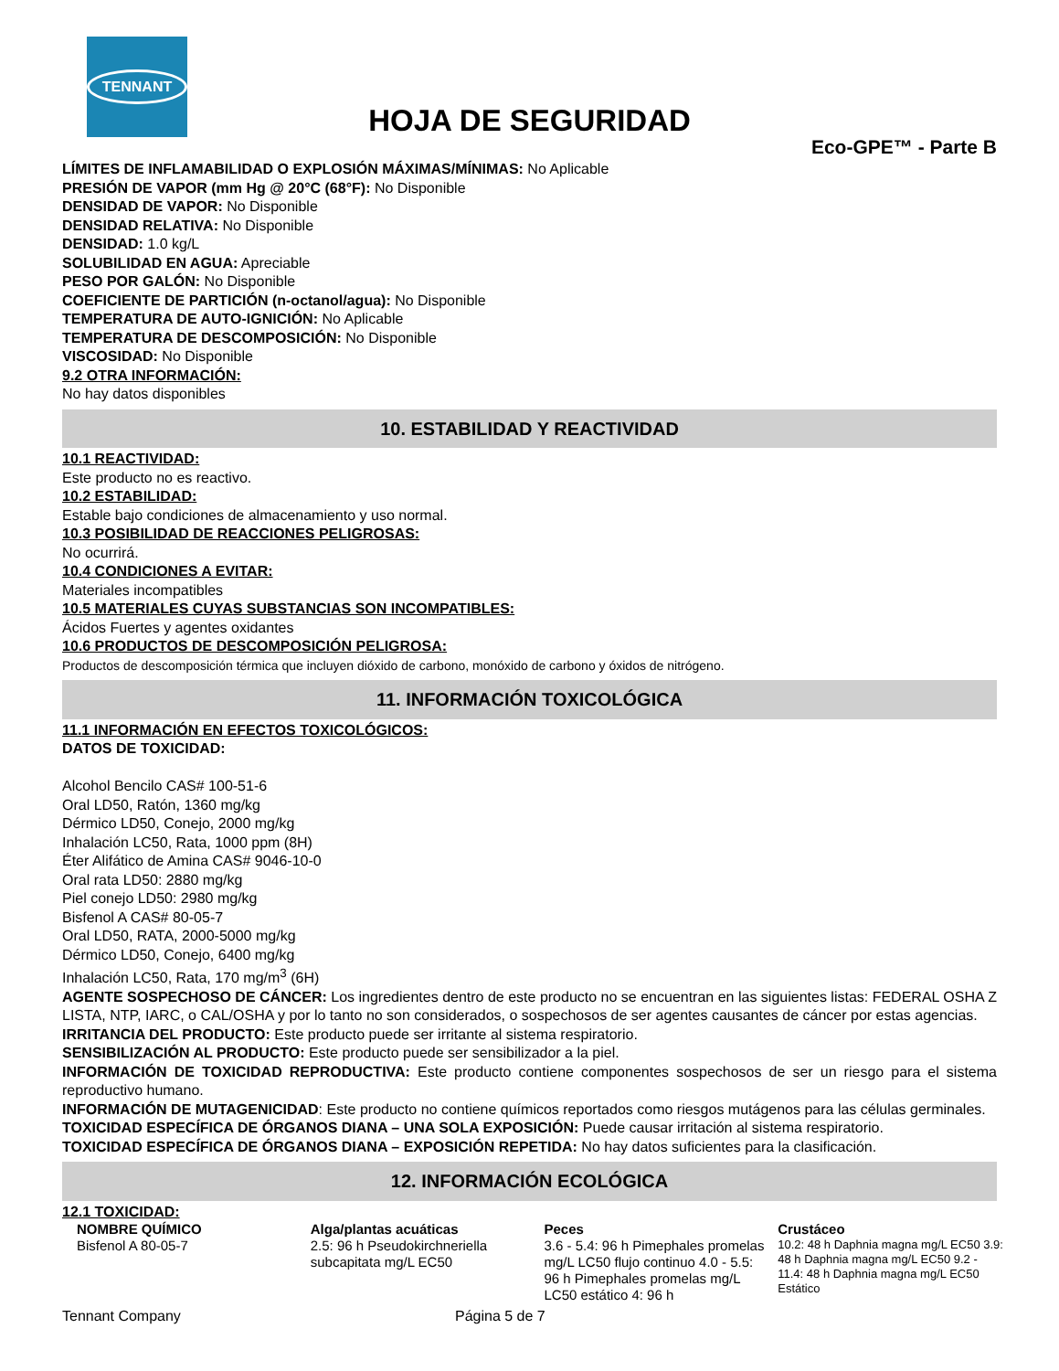TENNANT
HOJA DE SEGURIDAD
Eco-GPE™ - Parte B
LÍMITES DE INFLAMABILIDAD O EXPLOSIÓN MÁXIMAS/MÍNIMAS: No Aplicable
PRESIÓN DE VAPOR (mm Hg @ 20°C (68°F): No Disponible
DENSIDAD DE VAPOR: No Disponible
DENSIDAD RELATIVA: No Disponible
DENSIDAD: 1.0 kg/L
SOLUBILIDAD EN AGUA: Apreciable
PESO POR GALÓN: No Disponible
COEFICIENTE DE PARTICIÓN (n-octanol/agua): No Disponible
TEMPERATURA DE AUTO-IGNICIÓN: No Aplicable
TEMPERATURA DE DESCOMPOSICIÓN: No Disponible
VISCOSIDAD: No Disponible
9.2 OTRA INFORMACIÓN:
No hay datos disponibles
10. ESTABILIDAD Y REACTIVIDAD
10.1 REACTIVIDAD:
Este producto no es reactivo.
10.2 ESTABILIDAD:
Estable bajo condiciones de almacenamiento y uso normal.
10.3 POSIBILIDAD DE REACCIONES PELIGROSAS:
No ocurrirá.
10.4 CONDICIONES A EVITAR:
Materiales incompatibles
10.5 MATERIALES CUYAS SUBSTANCIAS SON INCOMPATIBLES:
Ácidos Fuertes y agentes oxidantes
10.6 PRODUCTOS DE DESCOMPOSICIÓN PELIGROSA:
Productos de descomposición térmica que incluyen dióxido de carbono, monóxido de carbono y óxidos de nitrógeno.
11. INFORMACIÓN TOXICOLÓGICA
11.1 INFORMACIÓN EN EFECTOS TOXICOLÓGICOS:
DATOS DE TOXICIDAD:
Alcohol Bencilo CAS# 100-51-6
Oral LD50, Ratón, 1360 mg/kg
Dérmico LD50, Conejo, 2000 mg/kg
Inhalación LC50, Rata, 1000 ppm (8H)
Éter Alifático de Amina CAS# 9046-10-0
Oral rata LD50: 2880 mg/kg
Piel conejo LD50: 2980 mg/kg
Bisfenol A CAS# 80-05-7
Oral LD50, RATA, 2000-5000 mg/kg
Dérmico LD50, Conejo, 6400 mg/kg
Inhalación LC50, Rata, 170 mg/m<sup>3</sup> (6H)
AGENTE SOSPECHOSO DE CÁNCER: Los ingredientes dentro de este producto no se encuentran en las siguientes listas: FEDERAL OSHA Z LISTA, NTP, IARC, o CAL/OSHA y por lo tanto no son considerados, o sospechosos de ser agentes causantes de cáncer por estas agencias.
IRRITANCIA DEL PRODUCTO: Este producto puede ser irritante al sistema respiratorio.
SENSIBILIZACIÓN AL PRODUCTO: Este producto puede ser sensibilizador a la piel.
INFORMACIÓN DE TOXICIDAD REPRODUCTIVA: Este producto contiene componentes sospechosos de ser un riesgo para el sistema reproductivo humano.
INFORMACIÓN DE MUTAGENICIDAD: Este producto no contiene químicos reportados como riesgos mutágenos para las células germinales.
TOXICIDAD ESPECÍFICA DE ÓRGANOS DIANA – UNA SOLA EXPOSICIÓN: Puede causar irritación al sistema respiratorio.
TOXICIDAD ESPECÍFICA DE ÓRGANOS DIANA – EXPOSICIÓN REPETIDA: No hay datos suficientes para la clasificación.
12. INFORMACIÓN ECOLÓGICA
12.1 TOXICIDAD:
| NOMBRE QUÍMICO | Alga/plantas acuáticas | Peces | Crustáceo |
| --- | --- | --- | --- |
| Bisfenol A 80-05-7 | 2.5: 96 h Pseudokirchneriella subcapitata mg/L EC50 | 3.6 - 5.4: 96 h Pimephales promelas mg/L LC50 flujo continuo 4.0 - 5.5: 96 h Pimephales promelas mg/L LC50 estático 4: 96 h | 10.2: 48 h Daphnia magna mg/L EC50 3.9: 48 h Daphnia magna mg/L EC50 9.2 - 11.4: 48 h Daphnia magna mg/L EC50 Estático |
Tennant Company Página 5 de 7